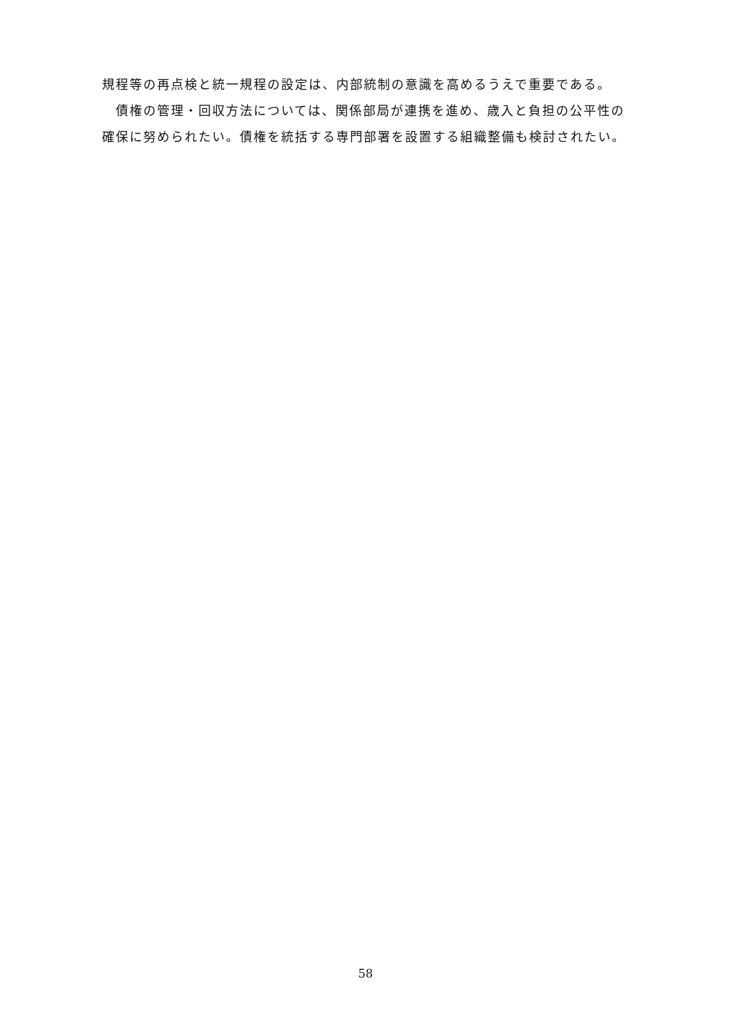規程等の再点検と統一規程の設定は、内部統制の意識を高めるうえで重要である。
　債権の管理・回収方法については、関係部局が連携を進め、歳入と負担の公平性の確保に努められたい。債権を統括する専門部署を設置する組織整備も検討されたい。
58